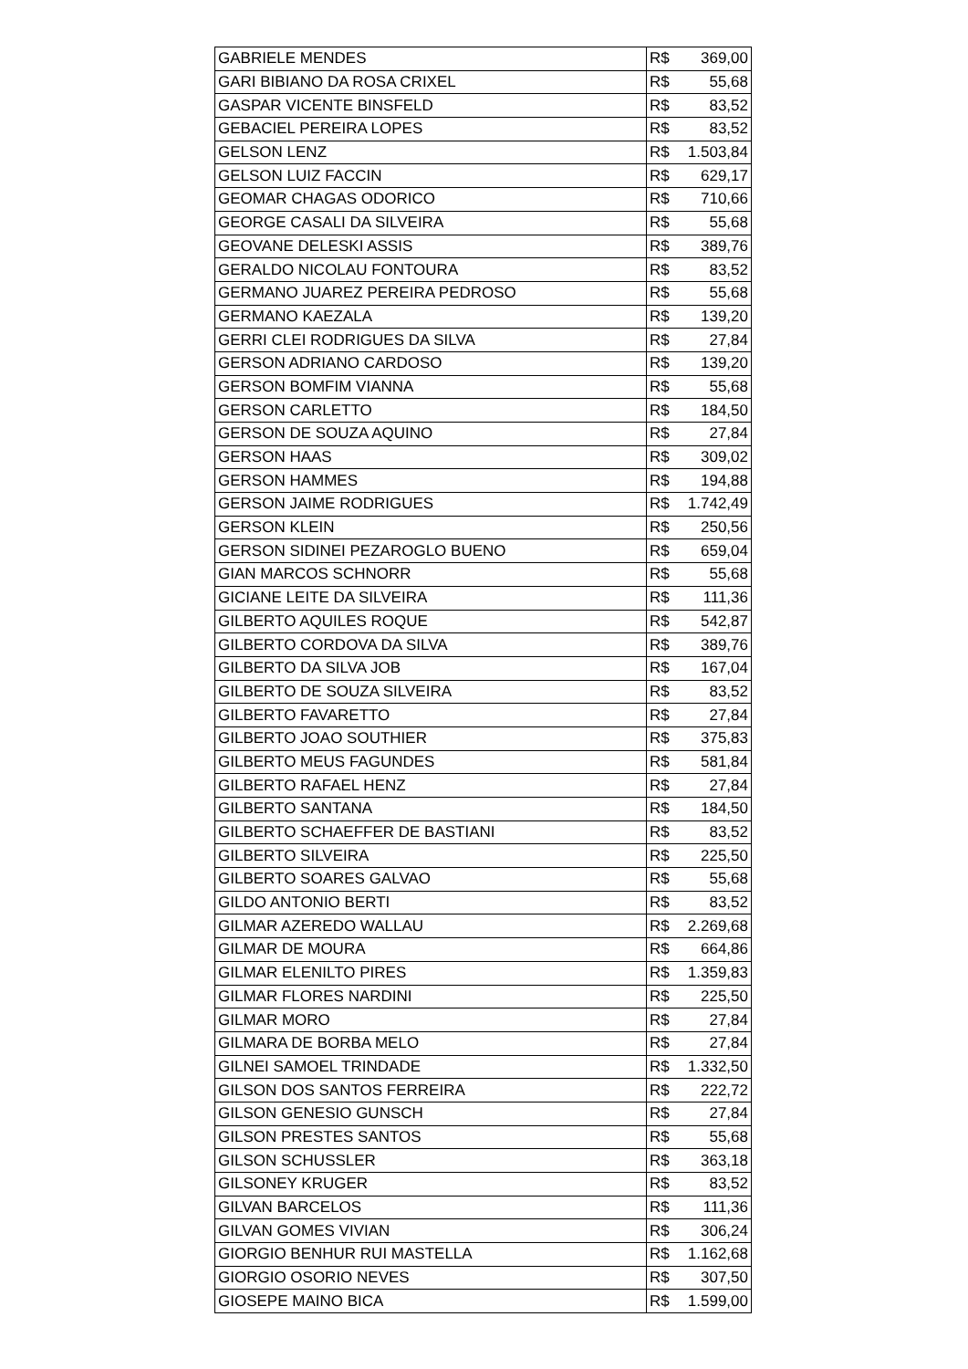| GABRIELE MENDES | R$ 369,00 |
| GARI BIBIANO DA ROSA CRIXEL | R$ 55,68 |
| GASPAR VICENTE BINSFELD | R$ 83,52 |
| GEBACIEL PEREIRA LOPES | R$ 83,52 |
| GELSON LENZ | R$ 1.503,84 |
| GELSON LUIZ FACCIN | R$ 629,17 |
| GEOMAR CHAGAS ODORICO | R$ 710,66 |
| GEORGE CASALI DA SILVEIRA | R$ 55,68 |
| GEOVANE DELESKI ASSIS | R$ 389,76 |
| GERALDO NICOLAU FONTOURA | R$ 83,52 |
| GERMANO JUAREZ PEREIRA PEDROSO | R$ 55,68 |
| GERMANO KAEZALA | R$ 139,20 |
| GERRI CLEI RODRIGUES DA SILVA | R$ 27,84 |
| GERSON ADRIANO CARDOSO | R$ 139,20 |
| GERSON BOMFIM VIANNA | R$ 55,68 |
| GERSON CARLETTO | R$ 184,50 |
| GERSON DE SOUZA AQUINO | R$ 27,84 |
| GERSON HAAS | R$ 309,02 |
| GERSON HAMMES | R$ 194,88 |
| GERSON JAIME RODRIGUES | R$ 1.742,49 |
| GERSON KLEIN | R$ 250,56 |
| GERSON SIDINEI PEZAROGLO BUENO | R$ 659,04 |
| GIAN MARCOS SCHNORR | R$ 55,68 |
| GICIANE LEITE DA SILVEIRA | R$ 111,36 |
| GILBERTO AQUILES ROQUE | R$ 542,87 |
| GILBERTO CORDOVA DA SILVA | R$ 389,76 |
| GILBERTO DA SILVA JOB | R$ 167,04 |
| GILBERTO DE SOUZA SILVEIRA | R$ 83,52 |
| GILBERTO FAVARETTO | R$ 27,84 |
| GILBERTO JOAO SOUTHIER | R$ 375,83 |
| GILBERTO MEUS FAGUNDES | R$ 581,84 |
| GILBERTO RAFAEL HENZ | R$ 27,84 |
| GILBERTO SANTANA | R$ 184,50 |
| GILBERTO SCHAEFFER DE BASTIANI | R$ 83,52 |
| GILBERTO SILVEIRA | R$ 225,50 |
| GILBERTO SOARES GALVAO | R$ 55,68 |
| GILDO ANTONIO BERTI | R$ 83,52 |
| GILMAR AZEREDO WALLAU | R$ 2.269,68 |
| GILMAR DE MOURA | R$ 664,86 |
| GILMAR ELENILTO PIRES | R$ 1.359,83 |
| GILMAR FLORES NARDINI | R$ 225,50 |
| GILMAR MORO | R$ 27,84 |
| GILMARA DE BORBA MELO | R$ 27,84 |
| GILNEI SAMOEL TRINDADE | R$ 1.332,50 |
| GILSON DOS SANTOS FERREIRA | R$ 222,72 |
| GILSON GENESIO GUNSCH | R$ 27,84 |
| GILSON PRESTES SANTOS | R$ 55,68 |
| GILSON SCHUSSLER | R$ 363,18 |
| GILSONEY KRUGER | R$ 83,52 |
| GILVAN BARCELOS | R$ 111,36 |
| GILVAN GOMES VIVIAN | R$ 306,24 |
| GIORGIO BENHUR RUI MASTELLA | R$ 1.162,68 |
| GIORGIO OSORIO NEVES | R$ 307,50 |
| GIOSEPE MAINO BICA | R$ 1.599,00 |